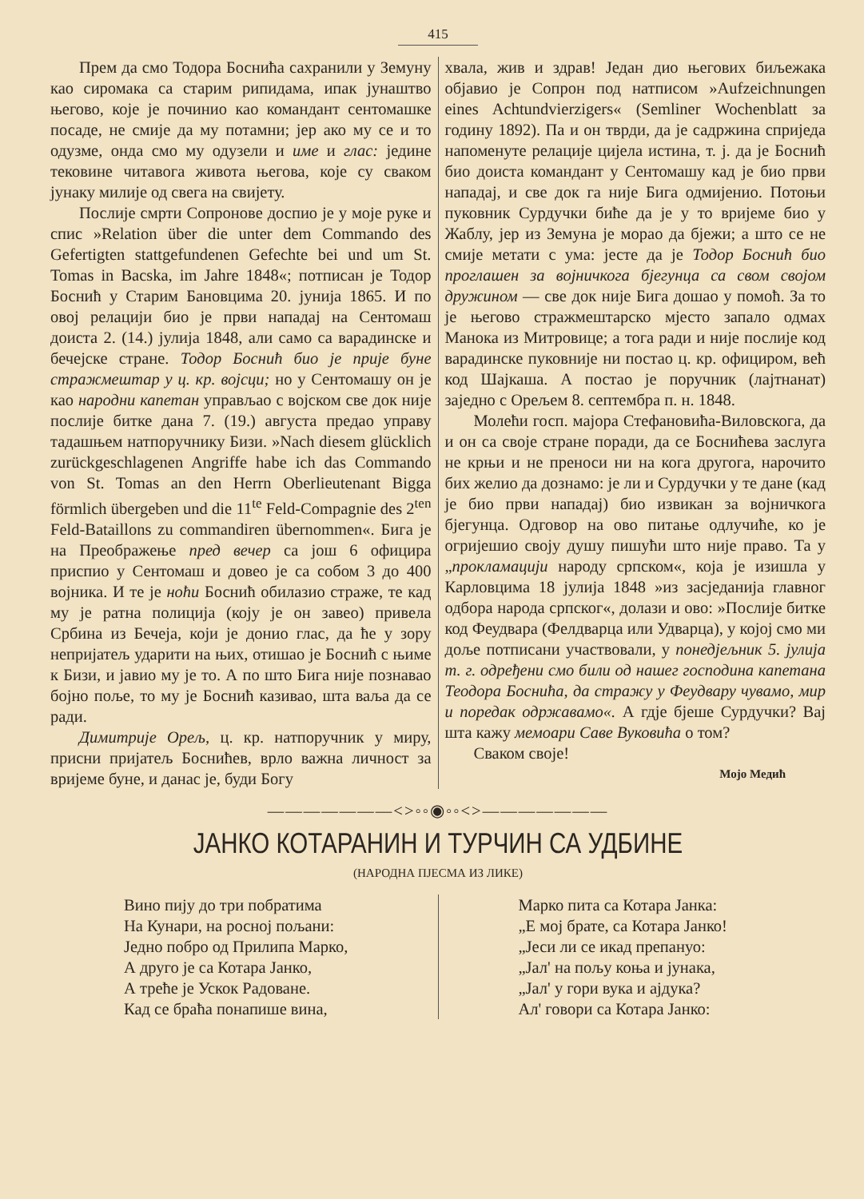415
Прем да смо Тодора Босниħа сахранили у Земуну као сиромака са старим рипидама, ипак јунаштво његово, које је починио као командант сентомашке посаде, не смије да му потамни; јер ако му се и то одузме, онда смо му одузели и име и глас: једине тековине читавога живота његова, које су сваком јунаку милије од свега на свијету.
Послије смрти Сопронове доспио је у моје руке и спис »Relation über die unter dem Commando des Gefertigten stattgefundenen Gefechte bei und um St. Tomas in Bacska, im Jahre 1848«; потписан је Тодор Босниħ у Старим Бановцима 20. јунија 1865. И по овој релацији био је први нападај на Сентомаш доиста 2. (14.) јулија 1848, али само са варадинске и бечејске стране. Тодор Босниħ био је прије буне стражмештар у ц. кр. војсци; но у Сентомашу он је као народни капетан управљао с војском све док није послије битке дана 7. (19.) августа предао управу тадашњем натпоручнику Бизи. »Nach diesem glücklich zurückgeschlagenen Angriffe habe ich das Commando von St. Tomas an den Herrn Oberlieutenant Bigga förmlich übergeben und die 11<sup>te</sup> Feld-Compagnie des 2<sup>ten</sup> Feld-Bataillons zu commandiren übernommen«. Бига је на Преображење пред вечер са још 6 официра приспио у Сентомаш и довео је са собом 3 до 400 војника. И те је ноħи Босниħ обилазио страже, те кад му је ратна полиција (коју је он завео) привела Србина из Бечеја, који је донио глас, да ħе у зору непријатељ ударити на њих, отишао је Босниħ с њиме к Бизи, и јавио му је то. А по што Бига није познавао бојно поље, то му је Босниħ казивао, шта ваља да се ради.
Димитрије Орељ, ц. кр. натпоручник у миру, присни пријатељ Босниħев, врло важна личност за вријеме буне, и данас је, буди Богу
хвала, жив и здрав! Један дио његових биљежака објавио је Сопрон под натписом »Aufzeichnungen eines Achtundvierzigers« (Semliner Wochenblatt за годину 1892). Па и он тврди, да је садржина сприједа напоменуте релације цијела истина, т. ј. да је Босниħ био доиста командант у Сентомашу кад је био први нападај, и све док га није Бига одмијенио. Потоњи пуковник Сурдучки биħе да је у то вријеме био у Жаблу, јер из Земуна је морао да бјежи; а што се не смије метати с ума: јесте да је Тодор Босниħ био проглашен за војничкога бјегунца са свом својом дружином — све док није Бига дошао у помоħ. За то је његово стражмештарско мјесто запало одмах Манока из Митровице; а тога ради и није послије код варадинске пуковније ни постао ц. кр. официром, веħ код Шајкаша. А постао је поручник (лајтнанат) заједно с Орељем 8. септембра п. н. 1848.
Молеħи госп. мајора Стефановиħа-Виловскога, да и он са своје стране поради, да се Босниħева заслуга не крњи и не преноси ни на кога другога, нарочито бих желио да дознамо: је ли и Сурдучки у те дане (кад је био први нападај) био извикан за војничкога бјегунца. Одговор на ово питање одлучиħе, ко је огријешио своју душу пишуħи што није право. Та у „прокламацији народу српском«, која је изишла у Карловцима 18 јулија 1848 »из засједанија главног одбора народа српског«, долази и ово: »Послије битке код Феудвара (Фелдварца или Удварца), у којој смо ми доље потписани участвовали, у понедјељник 5. јулија т. г. одређени смо били од нашег господина капетана Теодора Босниħа, да стражу у Феудвару чувамо, мир и поредак одржавамо«. А гдје бјеше Сурдучки? Вај шта кажу мемоари Саве Вуковиħа о том?
Сваком своје!
Мојо Медиħ
———————<>◦◦◉◦◦<>———————
ЈАНКО КОТАРАНИН И ТУРЧИН СА УДБИНЕ
(НАРОДНА ПЈЕСМА ИЗ ЛИКЕ)
Вино пију до три побратима
На Кунари, на росној пољани:
Једно побро од Прилипа Марко,
А друго је са Котара Јанко,
А треħе је Ускок Радоване.
Кад се браħа понапише вина,
Марко пита са Котара Јанка:
„Е мој брате, са Котара Јанко!
„Јеси ли се икад препануо:
„Јал' на пољу коња и јунака,
„Јал' у гори вука и ајдука?
Ал' говори са Котара Јанко: